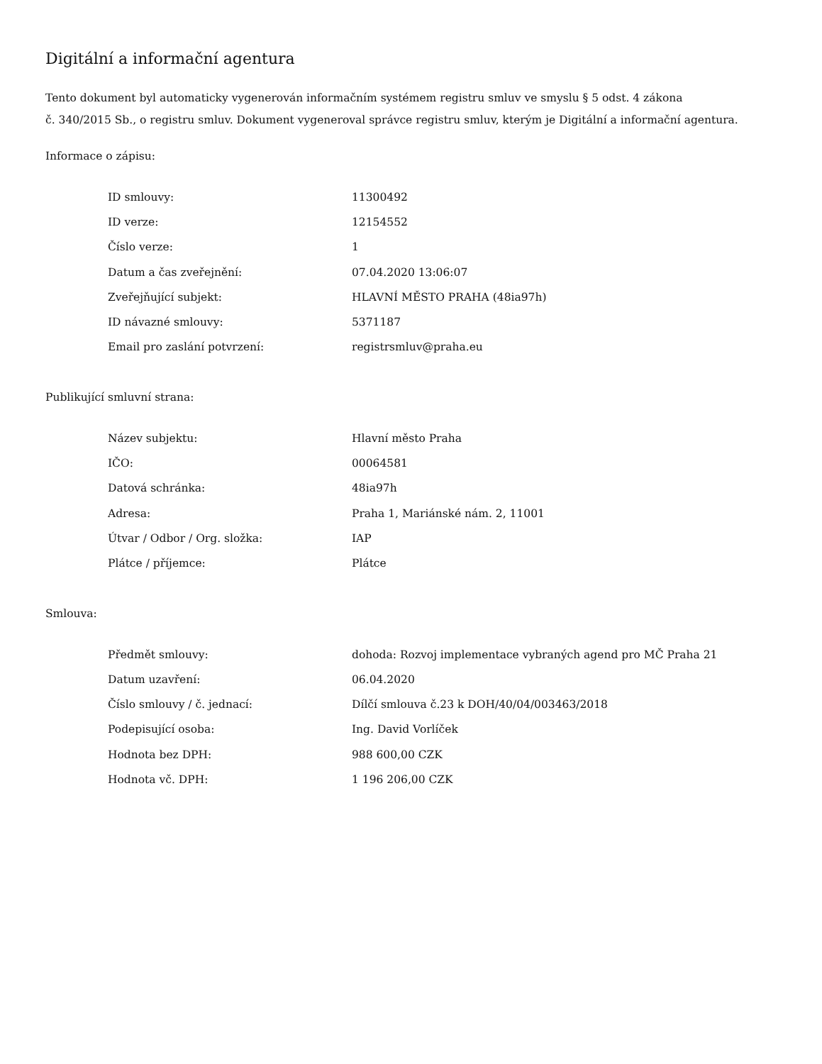Digitální a informační agentura
Tento dokument byl automaticky vygenerován informačním systémem registru smluv ve smyslu § 5 odst. 4 zákona
č. 340/2015 Sb., o registru smluv. Dokument vygeneroval správce registru smluv, kterým je Digitální a informační agentura.
Informace o zápisu:
| ID smlouvy: | 11300492 |
| ID verze: | 12154552 |
| Číslo verze: | 1 |
| Datum a čas zveřejnění: | 07.04.2020 13:06:07 |
| Zveřejňující subjekt: | HLAVNÍ MĚSTO PRAHA (48ia97h) |
| ID návazné smlouvy: | 5371187 |
| Email pro zaslání potvrzení: | registrsmluv@praha.eu |
Publikující smluvní strana:
| Název subjektu: | Hlavní město Praha |
| IČO: | 00064581 |
| Datová schránka: | 48ia97h |
| Adresa: | Praha 1, Mariánské nám. 2, 11001 |
| Útvar / Odbor / Org. složka: | IAP |
| Plátce / příjemce: | Plátce |
Smlouva:
| Předmět smlouvy: | dohoda: Rozvoj implementace vybraných agend pro MČ Praha 21 |
| Datum uzavření: | 06.04.2020 |
| Číslo smlouvy / č. jednací: | Dílčí smlouva č.23 k DOH/40/04/003463/2018 |
| Podepisující osoba: | Ing. David Vorlíček |
| Hodnota bez DPH: | 988 600,00 CZK |
| Hodnota vč. DPH: | 1 196 206,00 CZK |